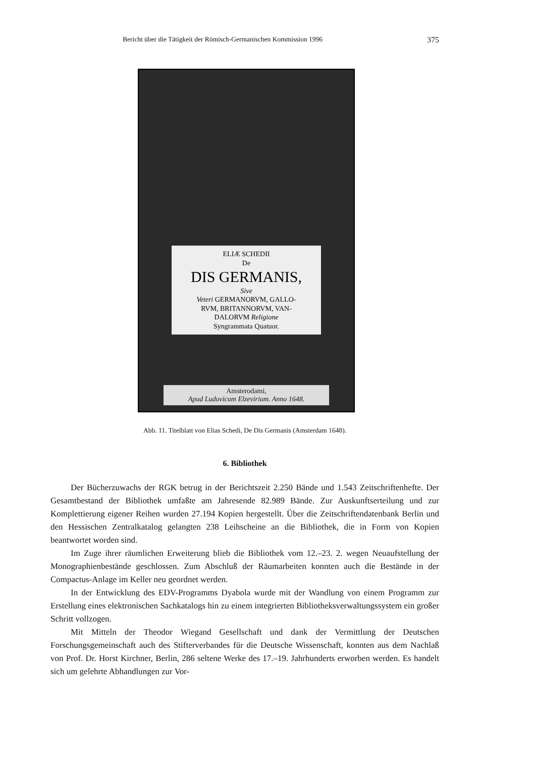Bericht über die Tätigkeit der Römisch-Germanischen Kommission 1996 375
ELIÆ SCHEDII
De
DIS GERMANIS,
Sive
Veteri GERMANORVM, GALLO-
RVM, BRITANNORVM, VAN-
DALORVM Religione
Syngrammata Quatuor.
Amsterodami,
Apud Ludovicum Elzevirium. Anno 1648.
Abb. 11. Titelblatt von Elias Schedi, De Dis Germanis (Amsterdam 1648).
6. Bibliothek
Der Bücherzuwachs der RGK betrug in der Berichtszeit 2.250 Bände und 1.543 Zeitschriftenhefte. Der Gesamtbestand der Bibliothek umfaßte am Jahresende 82.989 Bände. Zur Auskunftserteilung und zur Komplettierung eigener Reihen wurden 27.194 Kopien hergestellt. Über die Zeitschriftendatenbank Berlin und den Hessischen Zentralkatalog gelangten 238 Leihscheine an die Bibliothek, die in Form von Kopien beantwortet worden sind.
Im Zuge ihrer räumlichen Erweiterung blieb die Bibliothek vom 12.–23. 2. wegen Neuaufstellung der Monographienbestände geschlossen. Zum Abschluß der Räumarbeiten konnten auch die Bestände in der Compactus-Anlage im Keller neu geordnet werden.
In der Entwicklung des EDV-Programms Dyabola wurde mit der Wandlung von einem Programm zur Erstellung eines elektronischen Sachkatalogs hin zu einem integrierten Bibliotheksverwaltungssystem ein großer Schritt vollzogen.
Mit Mitteln der Theodor Wiegand Gesellschaft und dank der Vermittlung der Deutschen Forschungsgemeinschaft auch des Stifterverbandes für die Deutsche Wissenschaft, konnten aus dem Nachlaß von Prof. Dr. Horst Kirchner, Berlin, 286 seltene Werke des 17.–19. Jahrhunderts erworben werden. Es handelt sich um gelehrte Abhandlungen zur Vor-